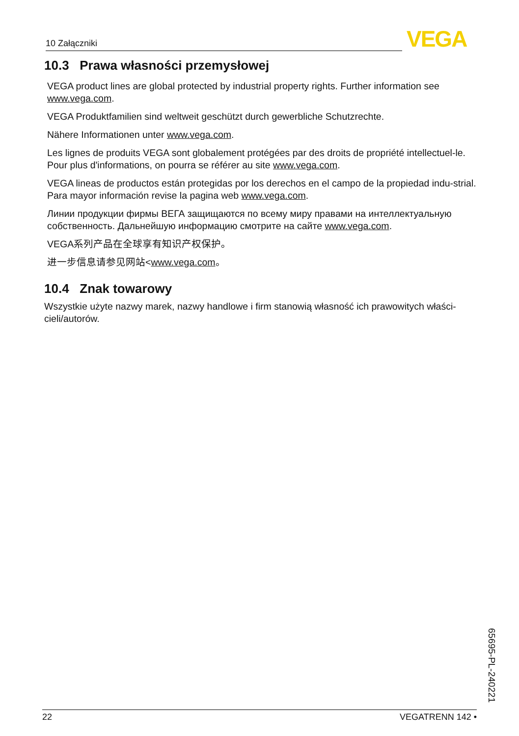10 Załączniki VEGA
10.3 Prawa własności przemysłowej
VEGA product lines are global protected by industrial property rights. Further information see www.vega.com.
VEGA Produktfamilien sind weltweit geschützt durch gewerbliche Schutzrechte.
Nähere Informationen unter www.vega.com.
Les lignes de produits VEGA sont globalement protégées par des droits de propriété intellectuel-le. Pour plus d'informations, on pourra se référer au site www.vega.com.
VEGA lineas de productos están protegidas por los derechos en el campo de la propiedad indu-strial. Para mayor información revise la pagina web www.vega.com.
Линии продукции фирмы ВЕГА защищаются по всему миру правами на интеллектуальную собственность. Дальнейшую информацию смотрите на сайте www.vega.com.
VEGA系列产品在全球享有知识产权保护。
进一步信息请参见网站<www.vega.com。
10.4 Znak towarowy
Wszystkie użyte nazwy marek, nazwy handlowe i firm stanowią własność ich prawowitych właści-cieli/autorów.
65695-PL-240221
22 VEGATRENN 142 •